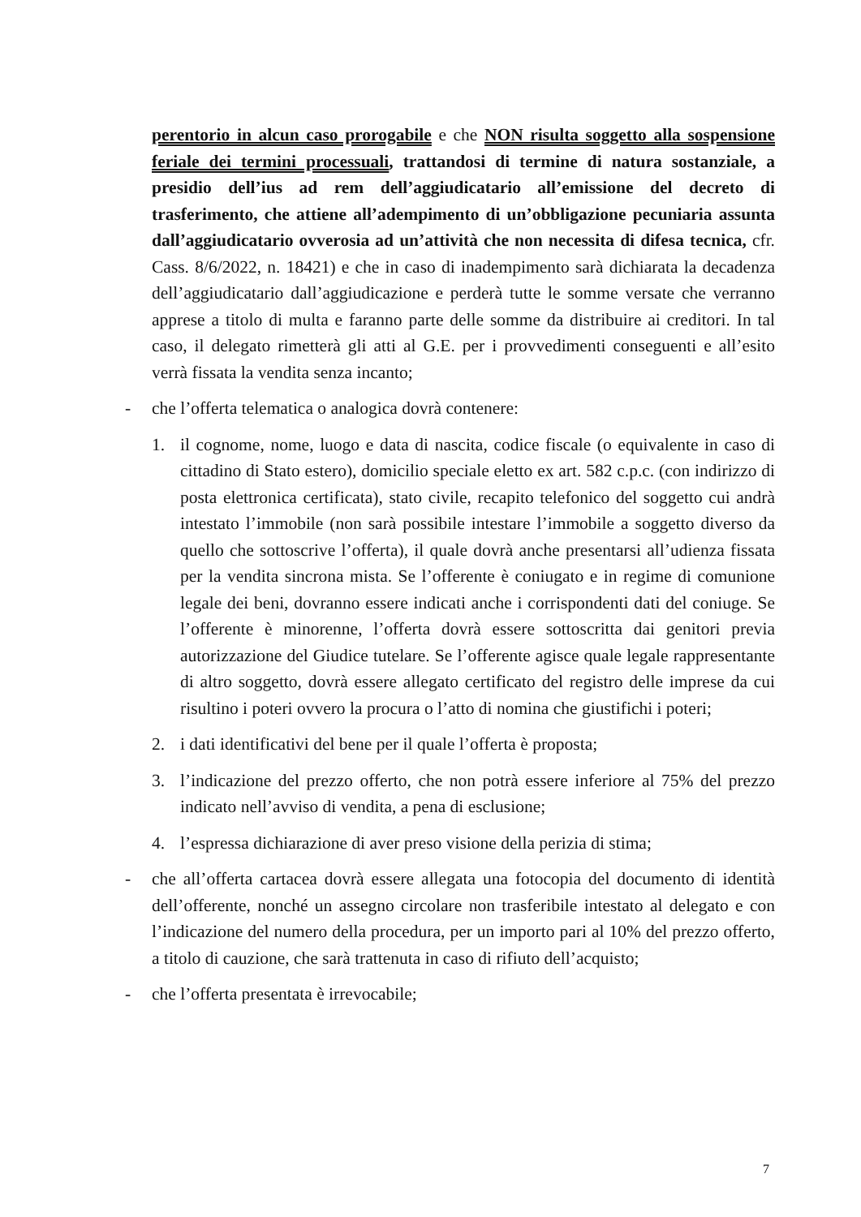perentorio in alcun caso prorogabile e che NON risulta soggetto alla sospensione feriale dei termini processuali, trattandosi di termine di natura sostanziale, a presidio dell’ius ad rem dell’aggiudicatario all’emissione del decreto di trasferimento, che attiene all’adempimento di un’obbligazione pecuniaria assunta dall’aggiudicatario ovverosia ad un’attività che non necessita di difesa tecnica, cfr. Cass. 8/6/2022, n. 18421) e che in caso di inadempimento sarà dichiarata la decadenza dell’aggiudicatario dall’aggiudicazione e perderà tutte le somme versate che verranno apprese a titolo di multa e faranno parte delle somme da distribuire ai creditori. In tal caso, il delegato rimetterà gli atti al G.E. per i provvedimenti conseguenti e all’esito verrà fissata la vendita senza incanto;
- che l’offerta telematica o analogica dovrà contenere:
1. il cognome, nome, luogo e data di nascita, codice fiscale (o equivalente in caso di cittadino di Stato estero), domicilio speciale eletto ex art. 582 c.p.c. (con indirizzo di posta elettronica certificata), stato civile, recapito telefonico del soggetto cui andrà intestato l’immobile (non sarà possibile intestare l’immobile a soggetto diverso da quello che sottoscrive l’offerta), il quale dovrà anche presentarsi all’udienza fissata per la vendita sincrona mista. Se l’offerente è coniugato e in regime di comunione legale dei beni, dovranno essere indicati anche i corrispondenti dati del coniuge. Se l’offerente è minorenne, l’offerta dovrà essere sottoscritta dai genitori previa autorizzazione del Giudice tutelare. Se l’offerente agisce quale legale rappresentante di altro soggetto, dovrà essere allegato certificato del registro delle imprese da cui risultino i poteri ovvero la procura o l’atto di nomina che giustifichi i poteri;
2. i dati identificativi del bene per il quale l’offerta è proposta;
3. l’indicazione del prezzo offerto, che non potrà essere inferiore al 75% del prezzo indicato nell’avviso di vendita, a pena di esclusione;
4. l’espressa dichiarazione di aver preso visione della perizia di stima;
- che all’offerta cartacea dovrà essere allegata una fotocopia del documento di identità dell’offerente, nonché un assegno circolare non trasferibile intestato al delegato e con l’indicazione del numero della procedura, per un importo pari al 10% del prezzo offerto, a titolo di cauzione, che sarà trattenuta in caso di rifiuto dell’acquisto;
- che l’offerta presentata è irrevocabile;
7